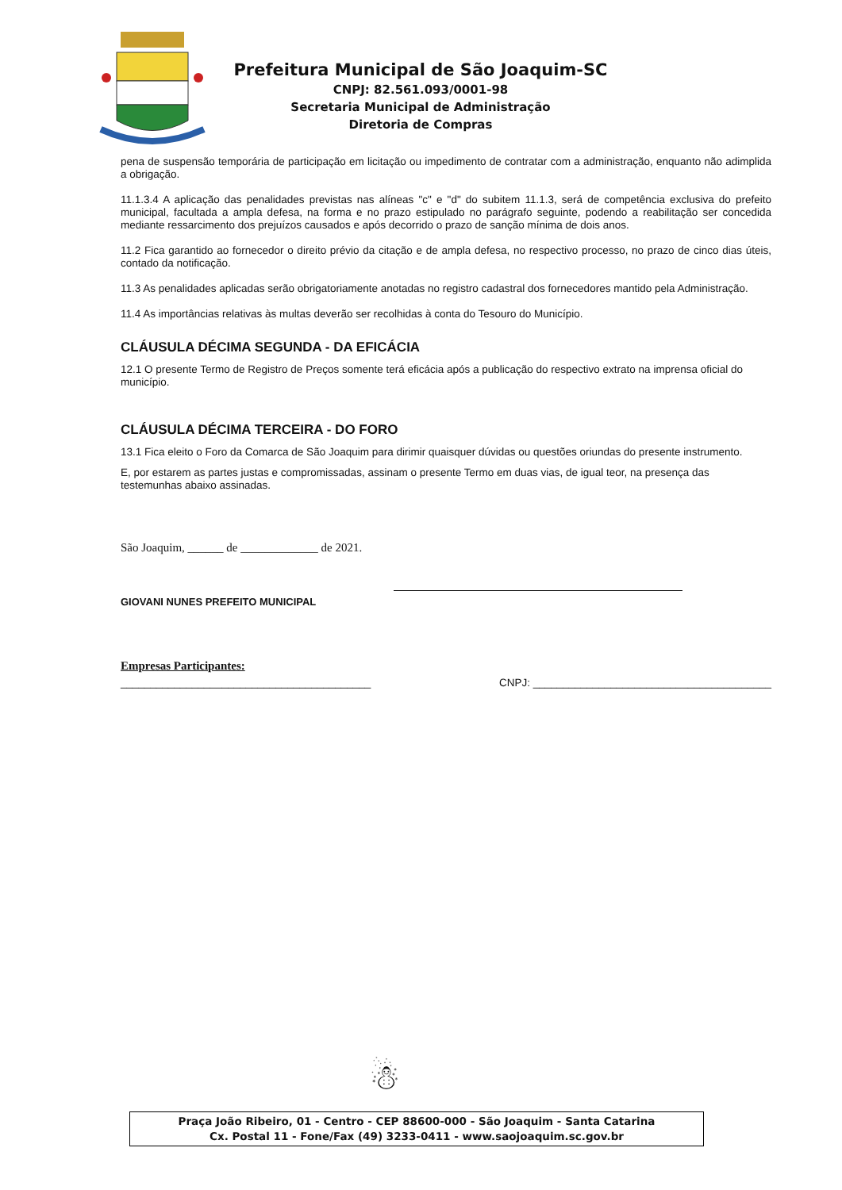Prefeitura Municipal de São Joaquim-SC
CNPJ: 82.561.093/0001-98
Secretaria Municipal de Administração
Diretoria de Compras
pena de suspensão temporária de participação em licitação ou impedimento de contratar com a administração, enquanto não adimplida a obrigação.
11.1.3.4 A aplicação das penalidades previstas nas alíneas "c" e "d" do subitem 11.1.3, será de competência exclusiva do prefeito municipal, facultada a ampla defesa, na forma e no prazo estipulado no parágrafo seguinte, podendo a reabilitação ser concedida mediante ressarcimento dos prejuízos causados e após decorrido o prazo de sanção mínima de dois anos.
11.2 Fica garantido ao fornecedor o direito prévio da citação e de ampla defesa, no respectivo processo, no prazo de cinco dias úteis, contado da notificação.
11.3 As penalidades aplicadas serão obrigatoriamente anotadas no registro cadastral dos fornecedores mantido pela Administração.
11.4 As importâncias relativas às multas deverão ser recolhidas à conta do Tesouro do Município.
CLÁUSULA DÉCIMA SEGUNDA - DA EFICÁCIA
12.1 O presente Termo de Registro de Preços somente terá eficácia após a publicação do respectivo extrato na imprensa oficial do município.
CLÁUSULA DÉCIMA TERCEIRA - DO FORO
13.1 Fica eleito o Foro da Comarca de São Joaquim para dirimir quaisquer dúvidas ou questões oriundas do presente instrumento.
E, por estarem as partes justas e compromissadas, assinam o presente Termo em duas vias, de igual teor, na presença das testemunhas abaixo assinadas.
São Joaquim, ______ de _____________ de 2021.
GIOVANI NUNES PREFEITO MUNICIPAL
Empresas Participantes:
__________________________________________ CNPJ: ________________________________________
☃
Praça João Ribeiro, 01 - Centro - CEP 88600-000 - São Joaquim - Santa Catarina
Cx. Postal 11 - Fone/Fax (49) 3233-0411 - www.saojoaquim.sc.gov.br